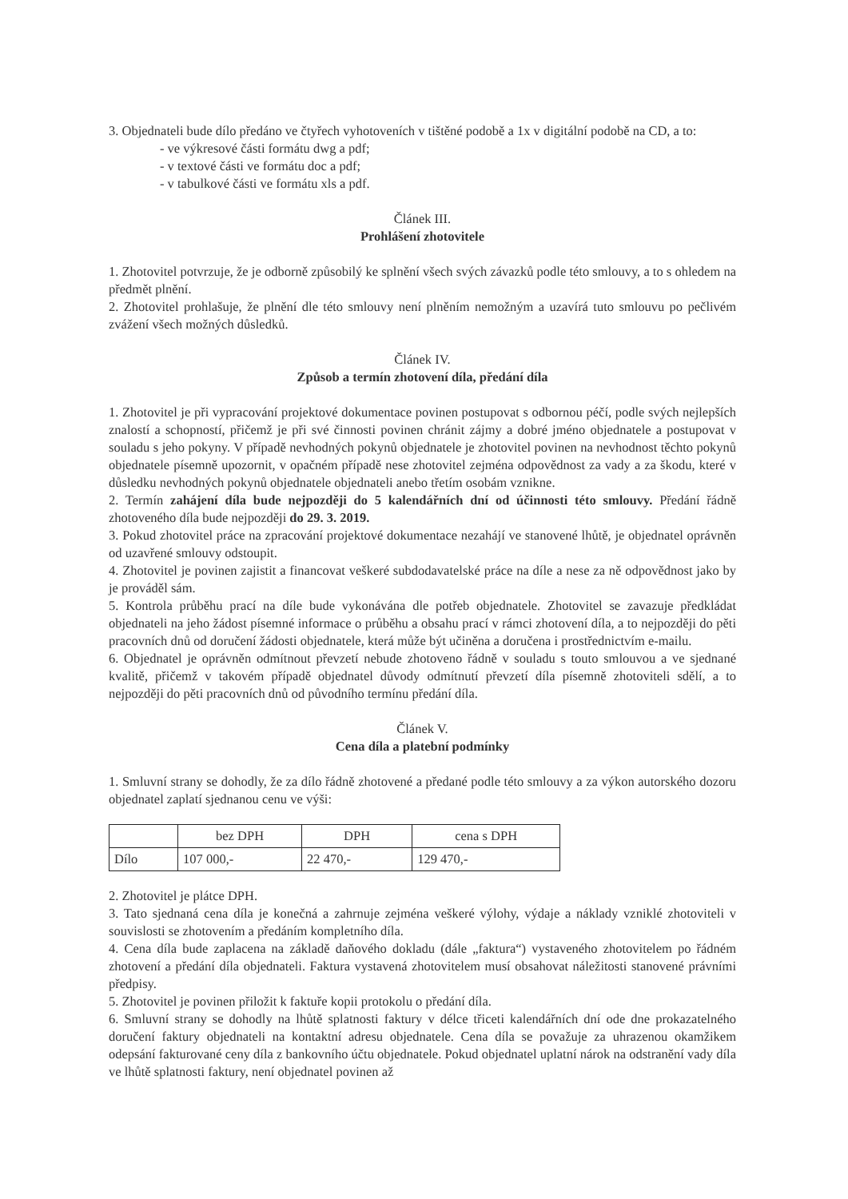3. Objednateli bude dílo předáno ve čtyřech vyhotoveních v tištěné podobě a 1x v digitální podobě na CD, a to:
- ve výkresové části formátu dwg a pdf;
- v textové části ve formátu doc a pdf;
- v tabulkové části ve formátu xls a pdf.
Článek III.
Prohlášení zhotovitele
1. Zhotovitel potvrzuje, že je odborně způsobilý ke splnění všech svých závazků podle této smlouvy, a to s ohledem na předmět plnění.
2. Zhotovitel prohlašuje, že plnění dle této smlouvy není plněním nemožným a uzavírá tuto smlouvu po pečlivém zvážení všech možných důsledků.
Článek IV.
Způsob a termín zhotovení díla, předání díla
1. Zhotovitel je při vypracování projektové dokumentace povinen postupovat s odbornou péčí, podle svých nejlepších znalostí a schopností, přičemž je při své činnosti povinen chránit zájmy a dobré jméno objednatele a postupovat v souladu s jeho pokyny. V případě nevhodných pokynů objednatele je zhotovitel povinen na nevhodnost těchto pokynů objednatele písemně upozornit, v opačném případě nese zhotovitel zejména odpovědnost za vady a za škodu, které v důsledku nevhodných pokynů objednatele objednateli anebo třetím osobám vznikne.
2. Termín zahájení díla bude nejpozději do 5 kalendářních dní od účinnosti této smlouvy. Předání řádně zhotoveného díla bude nejpozději do 29. 3. 2019.
3. Pokud zhotovitel práce na zpracování projektové dokumentace nezahájí ve stanovené lhůtě, je objednatel oprávněn od uzavřené smlouvy odstoupit.
4. Zhotovitel je povinen zajistit a financovat veškeré subdodavatelské práce na díle a nese za ně odpovědnost jako by je prováděl sám.
5. Kontrola průběhu prací na díle bude vykonávána dle potřeb objednatele. Zhotovitel se zavazuje předkládat objednateli na jeho žádost písemné informace o průběhu a obsahu prací v rámci zhotovení díla, a to nejpozději do pěti pracovních dnů od doručení žádosti objednatele, která může být učiněna a doručena i prostřednictvím e-mailu.
6. Objednatel je oprávněn odmítnout převzetí nebude zhotoveno řádně v souladu s touto smlouvou a ve sjednané kvalitě, přičemž v takovém případě objednatel důvody odmítnutí převzetí díla písemně zhotoviteli sdělí, a to nejpozději do pěti pracovních dnů od původního termínu předání díla.
Článek V.
Cena díla a platební podmínky
1. Smluvní strany se dohodly, že za dílo řádně zhotovené a předané podle této smlouvy a za výkon autorského dozoru objednatel zaplatí sjednanou cenu ve výši:
| | bez DPH | DPH | cena s DPH |
| Dílo | 107 000,- | 22 470,- | 129 470,- |
2. Zhotovitel je plátce DPH.
3. Tato sjednaná cena díla je konečná a zahrnuje zejména veškeré výlohy, výdaje a náklady vzniklé zhotoviteli v souvislosti se zhotovením a předáním kompletního díla.
4. Cena díla bude zaplacena na základě daňového dokladu (dále „faktura“) vystaveného zhotovitelem po řádném zhotovení a předání díla objednateli. Faktura vystavená zhotovitelem musí obsahovat náležitosti stanovené právními předpisy.
5. Zhotovitel je povinen přiložit k faktuře kopii protokolu o předání díla.
6. Smluvní strany se dohodly na lhůtě splatnosti faktury v délce třiceti kalendářních dní ode dne prokazatelného doručení faktury objednateli na kontaktní adresu objednatele. Cena díla se považuje za uhrazenou okamžikem odepsání fakturované ceny díla z bankovního účtu objednatele. Pokud objednatel uplatní nárok na odstranění vady díla ve lhůtě splatnosti faktury, není objednatel povinen až